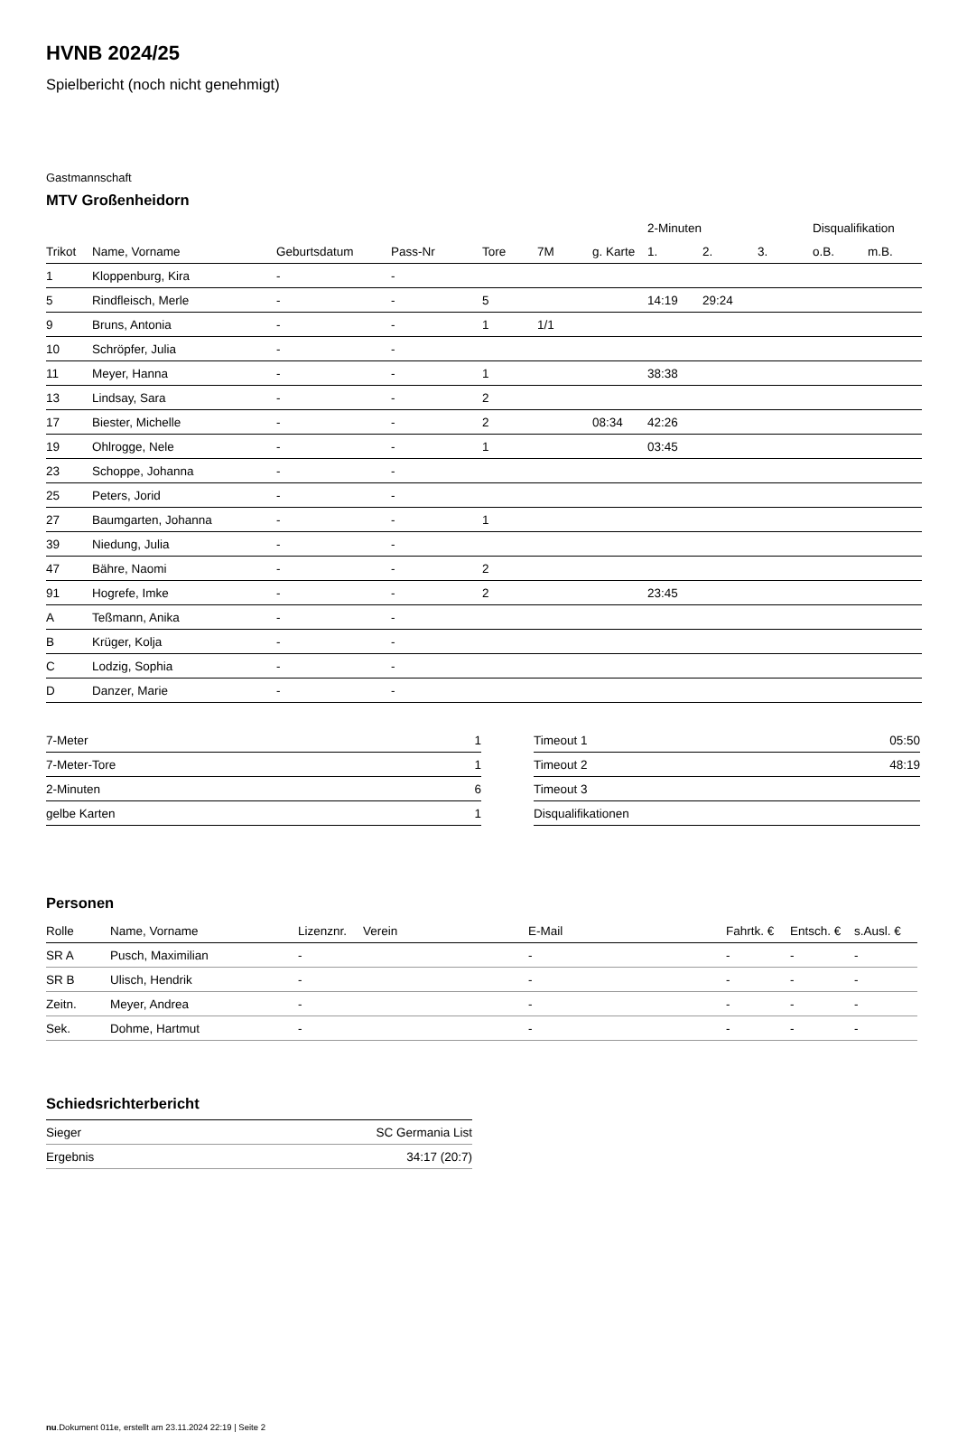HVNB 2024/25
Spielbericht (noch nicht genehmigt)
Gastmannschaft
MTV Großenheidorn
| | | | | | | | 2-Minuten | | | Disqualifikation | |
| --- | --- | --- | --- | --- | --- | --- | --- | --- | --- | --- | --- |
| Trikot | Name, Vorname | Geburtsdatum | Pass-Nr | Tore | 7M | g. Karte | 1. | 2. | 3. | o.B. | m.B. |
| 1 | Kloppenburg, Kira | - | - | | | | | | | | |
| 5 | Rindfleisch, Merle | - | - | 5 | | | 14:19 | 29:24 | | | |
| 9 | Bruns, Antonia | - | - | 1 | 1/1 | | | | | | |
| 10 | Schröpfer, Julia | - | - | | | | | | | | |
| 11 | Meyer, Hanna | - | - | 1 | | | 38:38 | | | | |
| 13 | Lindsay, Sara | - | - | 2 | | | | | | | |
| 17 | Biester, Michelle | - | - | 2 | | 08:34 | 42:26 | | | | |
| 19 | Ohlrogge, Nele | - | - | 1 | | | 03:45 | | | | |
| 23 | Schoppe, Johanna | - | - | | | | | | | | |
| 25 | Peters, Jorid | - | - | | | | | | | | |
| 27 | Baumgarten, Johanna | - | - | 1 | | | | | | | |
| 39 | Niedung, Julia | - | - | | | | | | | | |
| 47 | Bähre, Naomi | - | - | 2 | | | | | | | |
| 91 | Hogrefe, Imke | - | - | 2 | | | 23:45 | | | | |
| A | Teßmann, Anika | - | - | | | | | | | | |
| B | Krüger, Kolja | - | - | | | | | | | | |
| C | Lodzig, Sophia | - | - | | | | | | | | |
| D | Danzer, Marie | - | - | | | | | | | | |
| 7-Meter | 1 |
| 7-Meter-Tore | 1 |
| 2-Minuten | 6 |
| gelbe Karten | 1 |
| Timeout 1 | 05:50 |
| Timeout 2 | 48:19 |
| Timeout 3 | |
| Disqualifikationen | |
Personen
| Rolle | Name, Vorname | Lizenznr. | Verein | E-Mail | Fahrtk. € | Entsch. € | s.Ausl. € |
| --- | --- | --- | --- | --- | --- | --- | --- |
| SR A | Pusch, Maximilian | - | | - | - | - | - |
| SR B | Ulisch, Hendrik | - | | - | - | - | - |
| Zeitn. | Meyer, Andrea | - | | - | - | - | - |
| Sek. | Dohme, Hartmut | - | | - | - | - | - |
Schiedsrichterbericht
| Sieger | SC Germania List |
| Ergebnis | 34:17 (20:7) |
nu.Dokument 011e, erstellt am 23.11.2024 22:19 | Seite 2